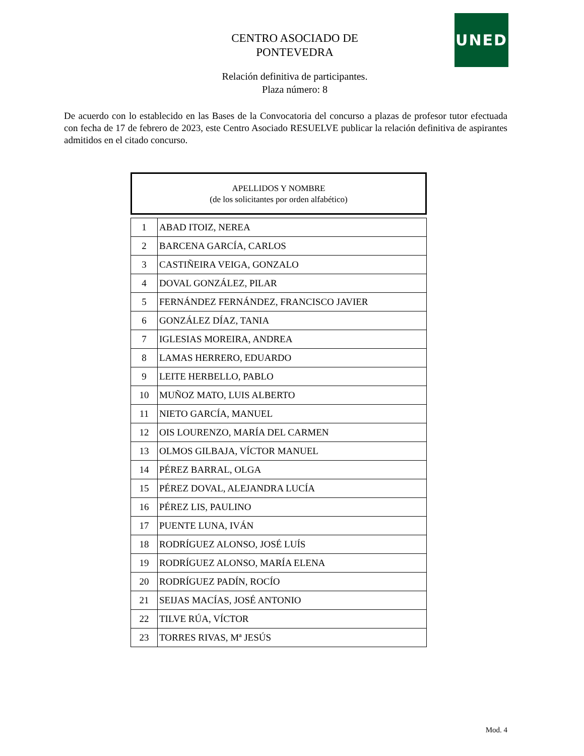UNED
CENTRO ASOCIADO DE PONTEVEDRA
Relación definitiva de participantes.
Plaza número: 8
De acuerdo con lo establecido en las Bases de la Convocatoria del concurso a plazas de profesor tutor efectuada con fecha de 17 de febrero de 2023, este Centro Asociado RESUELVE publicar la relación definitiva de aspirantes admitidos en el citado concurso.
APELLIDOS Y NOMBRE
(de los solicitantes por orden alfabético)
| 1 | ABAD ITOIZ, NEREA |
| 2 | BARCENA GARCÍA, CARLOS |
| 3 | CASTIÑEIRA VEIGA, GONZALO |
| 4 | DOVAL GONZÁLEZ, PILAR |
| 5 | FERNÁNDEZ FERNÁNDEZ, FRANCISCO JAVIER |
| 6 | GONZÁLEZ DÍAZ, TANIA |
| 7 | IGLESIAS MOREIRA, ANDREA |
| 8 | LAMAS HERRERO, EDUARDO |
| 9 | LEITE HERBELLO, PABLO |
| 10 | MUÑOZ MATO, LUIS ALBERTO |
| 11 | NIETO GARCÍA, MANUEL |
| 12 | OIS LOURENZO, MARÍA DEL CARMEN |
| 13 | OLMOS GILBAJA, VÍCTOR MANUEL |
| 14 | PÉREZ BARRAL, OLGA |
| 15 | PÉREZ DOVAL, ALEJANDRA LUCÍA |
| 16 | PÉREZ LIS, PAULINO |
| 17 | PUENTE LUNA, IVÁN |
| 18 | RODRÍGUEZ ALONSO, JOSÉ LUÍS |
| 19 | RODRÍGUEZ ALONSO, MARÍA ELENA |
| 20 | RODRÍGUEZ PADÍN, ROCÍO |
| 21 | SEIJAS MACÍAS, JOSÉ ANTONIO |
| 22 | TILVE RÚA, VÍCTOR |
| 23 | TORRES RIVAS, Mª JESÚS |
Mod. 4